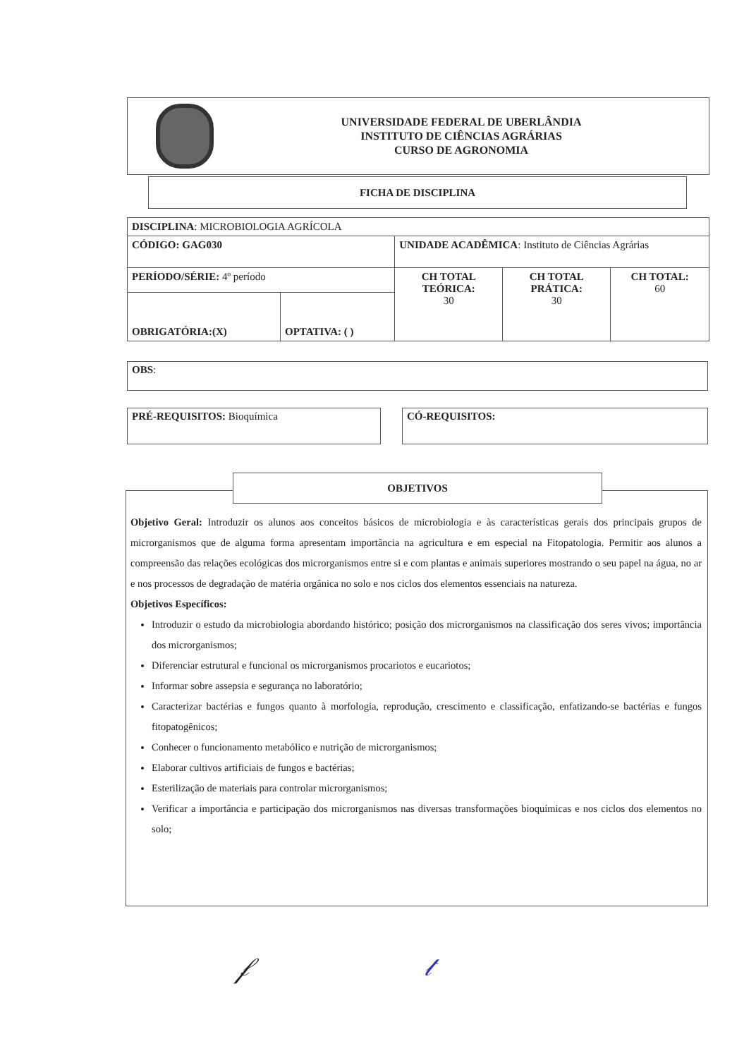UNIVERSIDADE FEDERAL DE UBERLÂNDIA
INSTITUTO DE CIÊNCIAS AGRÁRIAS
CURSO DE AGRONOMIA
FICHA DE DISCIPLINA
| DISCIPLINA : MICROBIOLOGIA AGRÍCOLA | | | | |
| CÓDIGO: GAG030 | | UNIDADE ACADÊMICA : Instituto de Ciências Agrárias | | |
| PERÍODO/SÉRIE: 4º período | | CH TOTAL TEÓRICA: 30 | CH TOTAL PRÁTICA: 30 | CH TOTAL: 60 |
| OBRIGATÓRIA:(X) | OPTATIVA: ( ) | | | |
OBS:
PRÉ-REQUISITOS: Bioquímica CÓ-REQUISITOS:
Objetivo Geral: Introduzir os alunos aos conceitos básicos de microbiologia e às características gerais dos principais grupos de microrganismos que de alguma forma apresentam importância na agricultura e em especial na Fitopatologia. Permitir aos alunos a compreensão das relações ecológicas dos microrganismos entre si e com plantas e animais superiores mostrando o seu papel na água, no ar e nos processos de degradação de matéria orgânica no solo e nos ciclos dos elementos essenciais na natureza.
Objetivos Específicos:
Introduzir o estudo da microbiologia abordando histórico; posição dos microrganismos na classificação dos seres vivos; importância dos microrganismos;
Diferenciar estrutural e funcional os microrganismos procariotos e eucariotos;
Informar sobre assepsia e segurança no laboratório;
Caracterizar bactérias e fungos quanto à morfologia, reprodução, crescimento e classificação, enfatizando-se bactérias e fungos fitopatogênicos;
Conhecer o funcionamento metabólico e nutrição de microrganismos;
Elaborar cultivos artificiais de fungos e bactérias;
Esterilização de materiais para controlar microrganismos;
Verificar a importância e participação dos microrganismos nas diversas transformações bioquímicas e nos ciclos dos elementos no solo;
OBJETIVOS
𝒻 𝓉